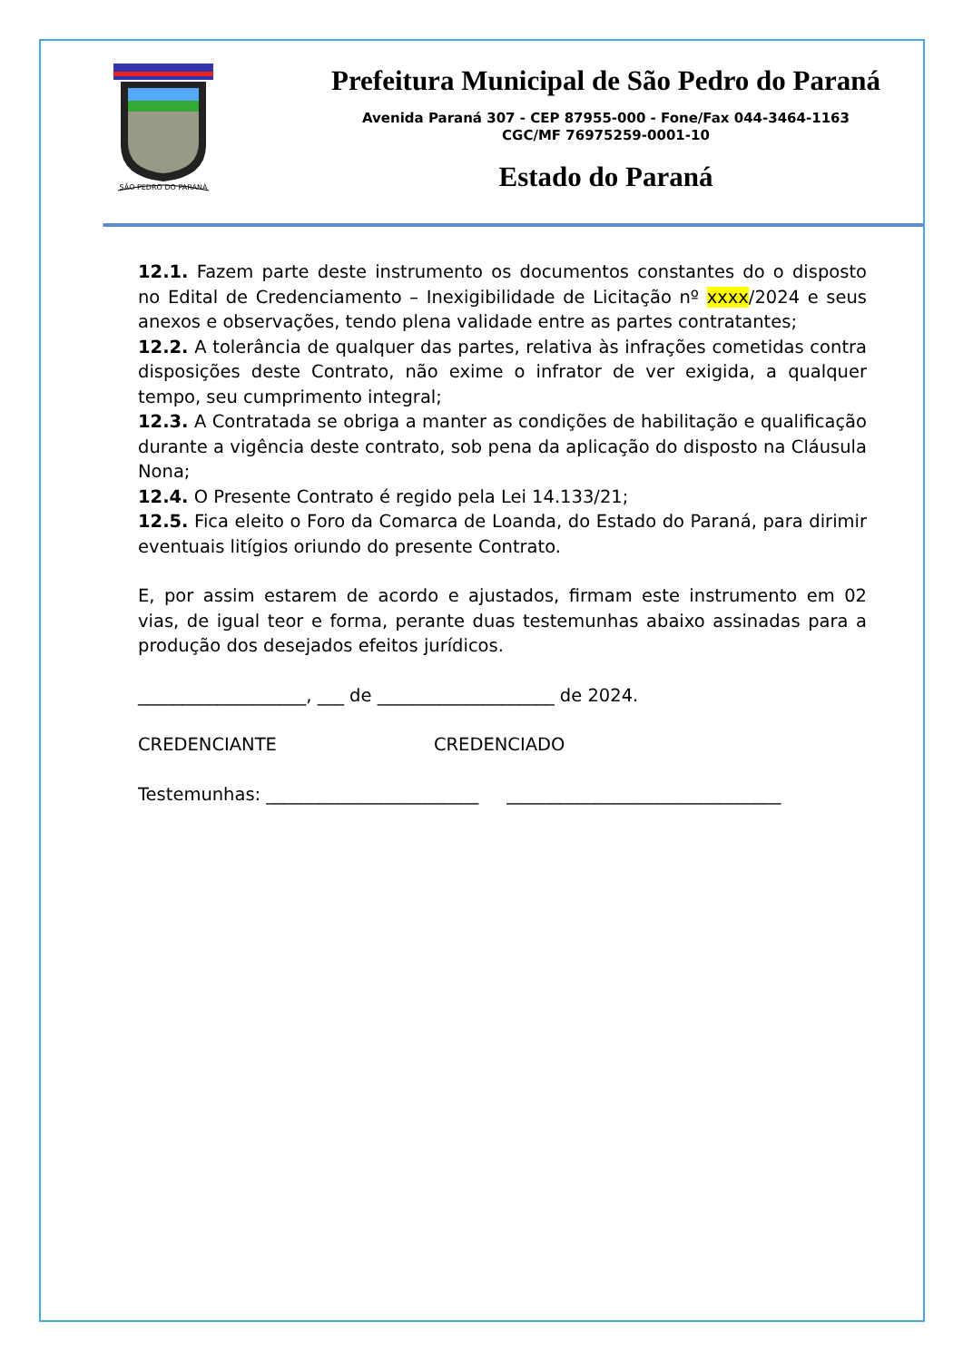SÃO PEDRO DO PARANÁ
Prefeitura Municipal de São Pedro do Paraná
Avenida Paraná 307 - CEP 87955-000 - Fone/Fax 044-3464-1163
CGC/MF 76975259-0001-10
Estado do Paraná
12.1. Fazem parte deste instrumento os documentos constantes do o disposto no Edital de Credenciamento – Inexigibilidade de Licitação nº xxxx/2024 e seus anexos e observações, tendo plena validade entre as partes contratantes;
12.2. A tolerância de qualquer das partes, relativa às infrações cometidas contra disposições deste Contrato, não exime o infrator de ver exigida, a qualquer tempo, seu cumprimento integral;
12.3. A Contratada se obriga a manter as condições de habilitação e qualificação durante a vigência deste contrato, sob pena da aplicação do disposto na Cláusula Nona;
12.4. O Presente Contrato é regido pela Lei 14.133/21;
12.5. Fica eleito o Foro da Comarca de Loanda, do Estado do Paraná, para dirimir eventuais litígios oriundo do presente Contrato.
E, por assim estarem de acordo e ajustados, firmam este instrumento em 02 vias, de igual teor e forma, perante duas testemunhas abaixo assinadas para a produção dos desejados efeitos jurídicos.
___________________, ___ de ____________________ de 2024.
CREDENCIANTE CREDENCIADO
Testemunhas: ________________________ _______________________________